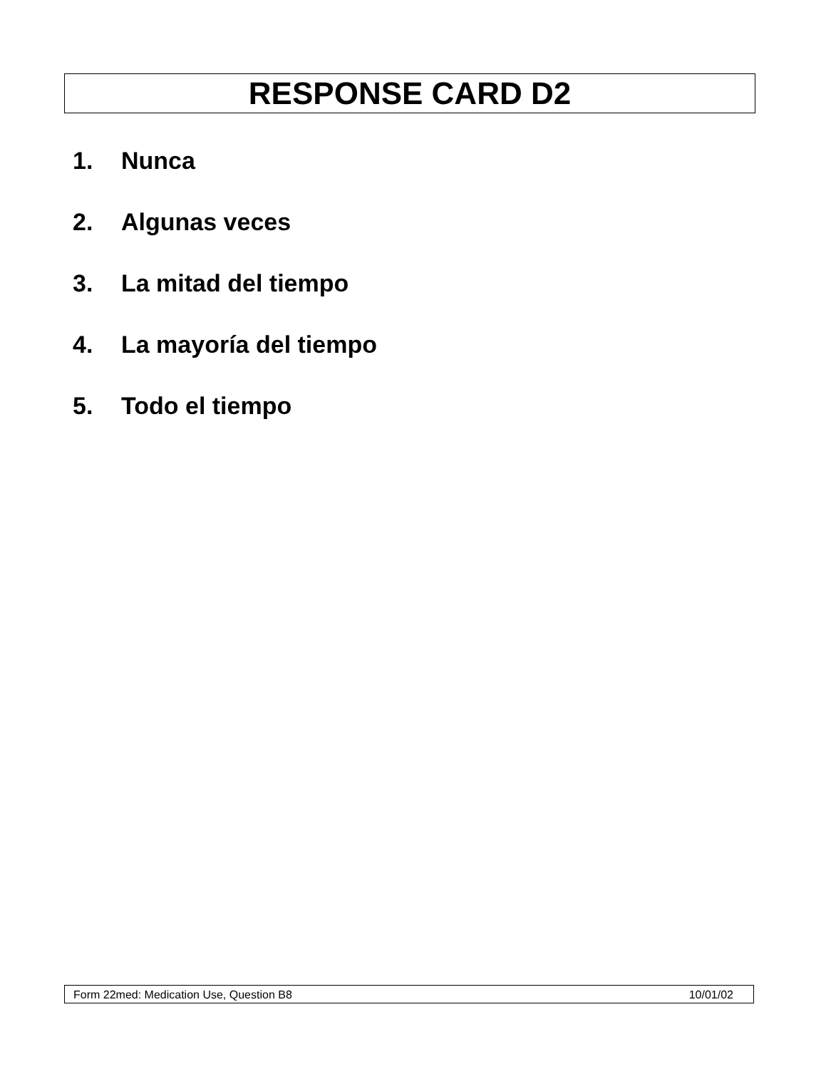RESPONSE CARD D2
1. Nunca
2. Algunas veces
3. La mitad del tiempo
4. La mayoría del tiempo
5. Todo el tiempo
Form 22med: Medication Use, Question B8 10/01/02